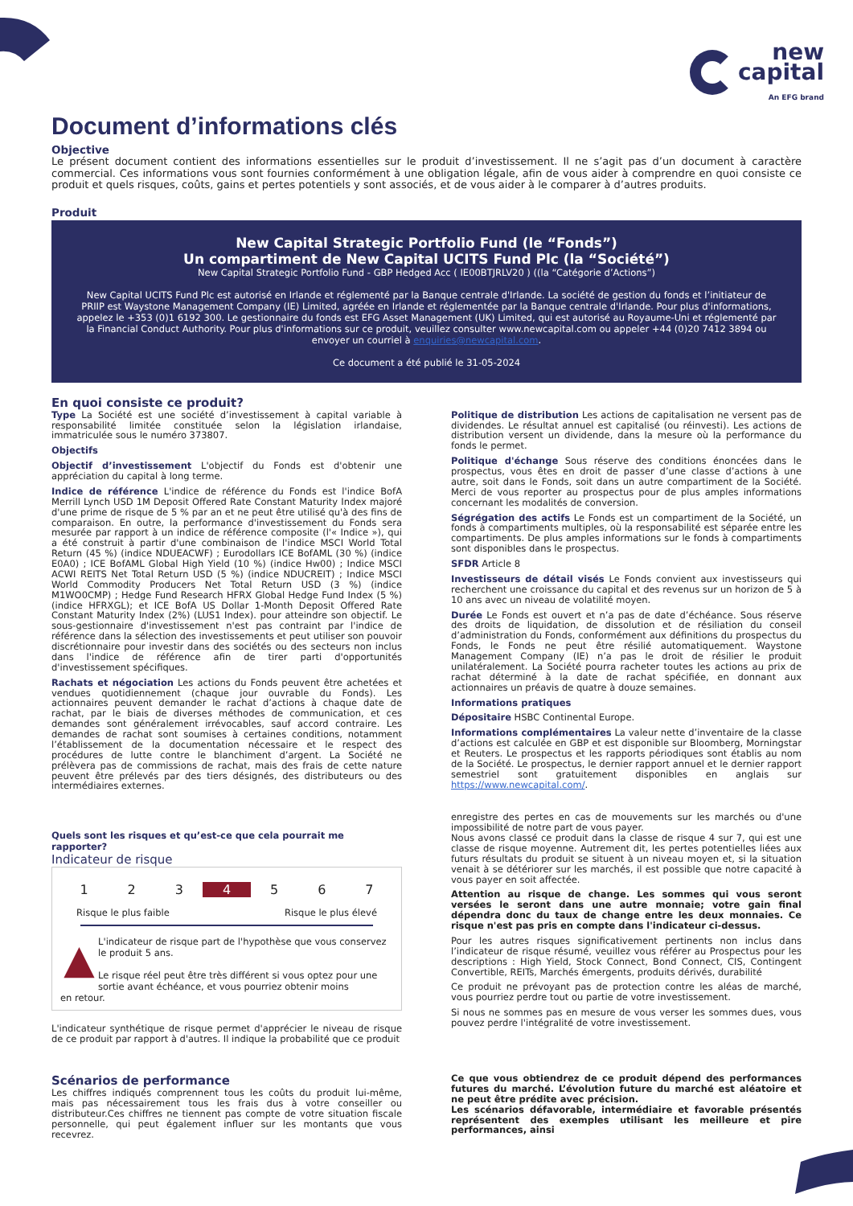new
capital
An EFG brand
Document d’informations clés
Objective
Le présent document contient des informations essentielles sur le produit d’investissement. Il ne s’agit pas d’un document à caractère commercial. Ces informations vous sont fournies conformément à une obligation légale, afin de vous aider à comprendre en quoi consiste ce produit et quels risques, coûts, gains et pertes potentiels y sont associés, et de vous aider à le comparer à d’autres produits.
Produit
New Capital Strategic Portfolio Fund (le “Fonds”)
Un compartiment de New Capital UCITS Fund Plc (la “Société”)
New Capital Strategic Portfolio Fund - GBP Hedged Acc ( IE00BTJRLV20 ) ((la “Catégorie d’Actions”)
New Capital UCITS Fund Plc est autorisé en Irlande et réglementé par la Banque centrale d'Irlande. La société de gestion du fonds et l’initiateur de PRIIP est Waystone Management Company (IE) Limited, agréée en Irlande et réglementée par la Banque centrale d'Irlande. Pour plus d'informations, appelez le +353 (0)1 6192 300. Le gestionnaire du fonds est EFG Asset Management (UK) Limited, qui est autorisé au Royaume-Uni et réglementé par la Financial Conduct Authority. Pour plus d'informations sur ce produit, veuillez consulter www.newcapital.com ou appeler +44 (0)20 7412 3894 ou envoyer un courriel à enquiries@newcapital.com.
Ce document a été publié le 31-05-2024
En quoi consiste ce produit?
Type La Société est une société d’investissement à capital variable à responsabilité limitée constituée selon la législation irlandaise, immatriculée sous le numéro 373807.
Objectifs
Objectif d’investissement L'objectif du Fonds est d'obtenir une appréciation du capital à long terme.
Indice de référence L'indice de référence du Fonds est l'indice BofA Merrill Lynch USD 1M Deposit Offered Rate Constant Maturity Index majoré d'une prime de risque de 5 % par an et ne peut être utilisé qu'à des fins de comparaison. En outre, la performance d'investissement du Fonds sera mesurée par rapport à un indice de référence composite (l'« Indice »), qui a été construit à partir d'une combinaison de l'indice MSCI World Total Return (45 %) (indice NDUEACWF) ; Eurodollars ICE BofAML (30 %) (indice E0A0) ; ICE BofAML Global High Yield (10 %) (indice Hw00) ; Indice MSCI ACWI REITS Net Total Return USD (5 %) (indice NDUCREIT) ; Indice MSCI World Commodity Producers Net Total Return USD (3 %) (indice M1WO0CMP) ; Hedge Fund Research HFRX Global Hedge Fund Index (5 %) (indice HFRXGL); et ICE BofA US Dollar 1-Month Deposit Offered Rate Constant Maturity Index (2%) (LUS1 Index). pour atteindre son objectif. Le sous-gestionnaire d'investissement n'est pas contraint par l'indice de référence dans la sélection des investissements et peut utiliser son pouvoir discrétionnaire pour investir dans des sociétés ou des secteurs non inclus dans l'indice de référence afin de tirer parti d'opportunités d'investissement spécifiques.
Rachats et négociation Les actions du Fonds peuvent être achetées et vendues quotidiennement (chaque jour ouvrable du Fonds). Les actionnaires peuvent demander le rachat d’actions à chaque date de rachat, par le biais de diverses méthodes de communication, et ces demandes sont généralement irrévocables, sauf accord contraire. Les demandes de rachat sont soumises à certaines conditions, notamment l’établissement de la documentation nécessaire et le respect des procédures de lutte contre le blanchiment d’argent. La Société ne prélèvera pas de commissions de rachat, mais des frais de cette nature peuvent être prélevés par des tiers désignés, des distributeurs ou des intermédiaires externes.
Politique de distribution Les actions de capitalisation ne versent pas de dividendes. Le résultat annuel est capitalisé (ou réinvesti). Les actions de distribution versent un dividende, dans la mesure où la performance du fonds le permet.
Politique d'échange Sous réserve des conditions énoncées dans le prospectus, vous êtes en droit de passer d’une classe d’actions à une autre, soit dans le Fonds, soit dans un autre compartiment de la Société. Merci de vous reporter au prospectus pour de plus amples informations concernant les modalités de conversion.
Ségrégation des actifs Le Fonds est un compartiment de la Société, un fonds à compartiments multiples, où la responsabilité est séparée entre les compartiments. De plus amples informations sur le fonds à compartiments sont disponibles dans le prospectus.
SFDR Article 8
Investisseurs de détail visés Le Fonds convient aux investisseurs qui recherchent une croissance du capital et des revenus sur un horizon de 5 à 10 ans avec un niveau de volatilité moyen.
Durée Le Fonds est ouvert et n’a pas de date d’échéance. Sous réserve des droits de liquidation, de dissolution et de résiliation du conseil d’administration du Fonds, conformément aux définitions du prospectus du Fonds, le Fonds ne peut être résilié automatiquement. Waystone Management Company (IE) n’a pas le droit de résilier le produit unilatéralement. La Société pourra racheter toutes les actions au prix de rachat déterminé à la date de rachat spécifiée, en donnant aux actionnaires un préavis de quatre à douze semaines.
Informations pratiques
Dépositaire HSBC Continental Europe.
Informations complémentaires La valeur nette d’inventaire de la classe d’actions est calculée en GBP et est disponible sur Bloomberg, Morningstar et Reuters. Le prospectus et les rapports périodiques sont établis au nom de la Société. Le prospectus, le dernier rapport annuel et le dernier rapport semestriel sont gratuitement disponibles en anglais sur https://www.newcapital.com/.
Quels sont les risques et qu’est-ce que cela pourrait me rapporter?
Indicateur de risque
1 2 3 4 5 6 7
Risque le plus faible Risque le plus élevé
▲
L'indicateur de risque part de l'hypothèse que vous conservez le produit 5 ans.
Le risque réel peut être très différent si vous optez pour une sortie avant échéance, et vous pourriez obtenir moins
en retour.
L'indicateur synthétique de risque permet d'apprécier le niveau de risque de ce produit par rapport à d'autres. Il indique la probabilité que ce produit
enregistre des pertes en cas de mouvements sur les marchés ou d'une impossibilité de notre part de vous payer.
Nous avons classé ce produit dans la classe de risque 4 sur 7, qui est une classe de risque moyenne. Autrement dit, les pertes potentielles liées aux futurs résultats du produit se situent à un niveau moyen et, si la situation venait à se détériorer sur les marchés, il est possible que notre capacité à vous payer en soit affectée.
Attention au risque de change. Les sommes qui vous seront versées le seront dans une autre monnaie; votre gain final dépendra donc du taux de change entre les deux monnaies. Ce risque n'est pas pris en compte dans l'indicateur ci-dessus.
Pour les autres risques significativement pertinents non inclus dans l’indicateur de risque résumé, veuillez vous référer au Prospectus pour les descriptions : High Yield, Stock Connect, Bond Connect, CIS, Contingent Convertible, REITs, Marchés émergents, produits dérivés, durabilité
Ce produit ne prévoyant pas de protection contre les aléas de marché, vous pourriez perdre tout ou partie de votre investissement.
Si nous ne sommes pas en mesure de vous verser les sommes dues, vous pouvez perdre l'intégralité de votre investissement.
Scénarios de performance
Les chiffres indiqués comprennent tous les coûts du produit lui-même, mais pas nécessairement tous les frais dus à votre conseiller ou distributeur.Ces chiffres ne tiennent pas compte de votre situation fiscale personnelle, qui peut également influer sur les montants que vous recevrez.
Ce que vous obtiendrez de ce produit dépend des performances futures du marché. L’évolution future du marché est aléatoire et ne peut être prédite avec précision.
Les scénarios défavorable, intermédiaire et favorable présentés représentent des exemples utilisant les meilleure et pire performances, ainsi